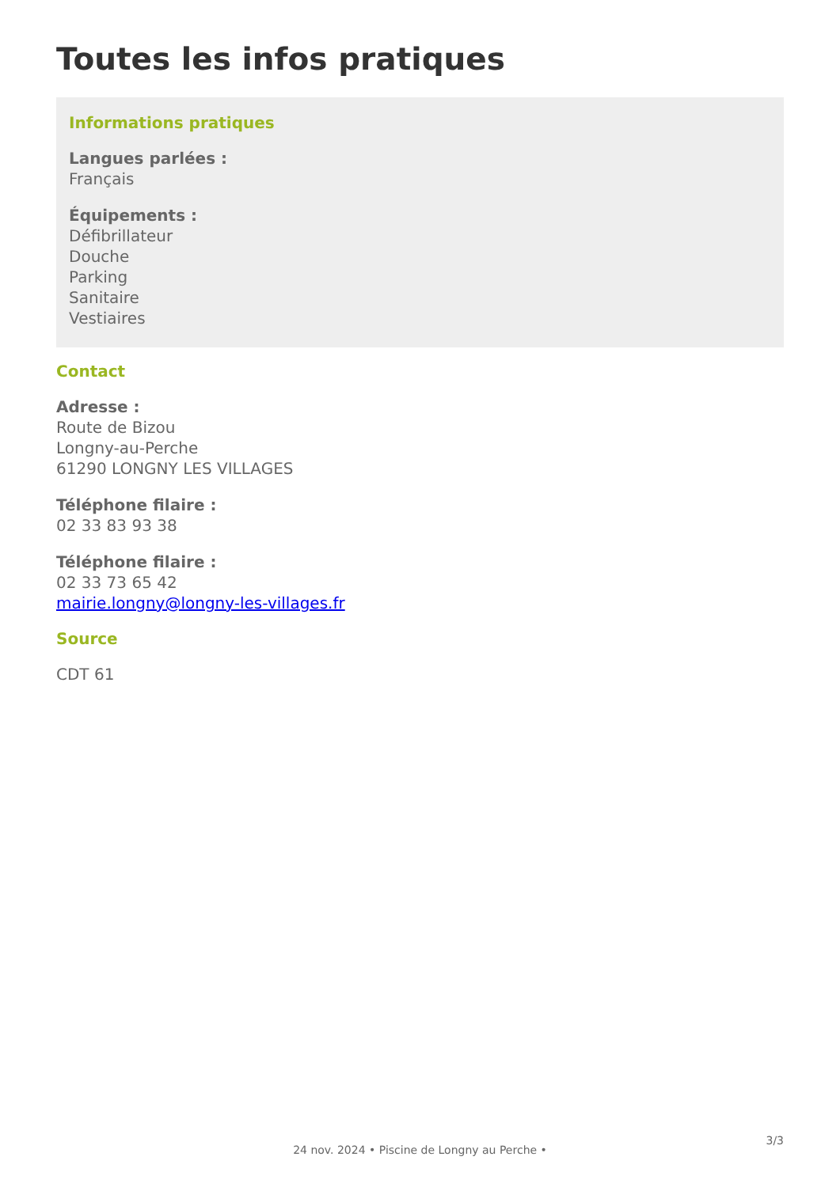Toutes les infos pratiques
Informations pratiques
Langues parlées :
Français
Équipements :
Défibrillateur
Douche
Parking
Sanitaire
Vestiaires
Contact
Adresse :
Route de Bizou
Longny-au-Perche
61290 LONGNY LES VILLAGES
Téléphone filaire :
02 33 83 93 38
Téléphone filaire :
02 33 73 65 42
mairie.longny@longny-les-villages.fr
Source
CDT 61
3/3
24 nov. 2024 • Piscine de Longny au Perche •